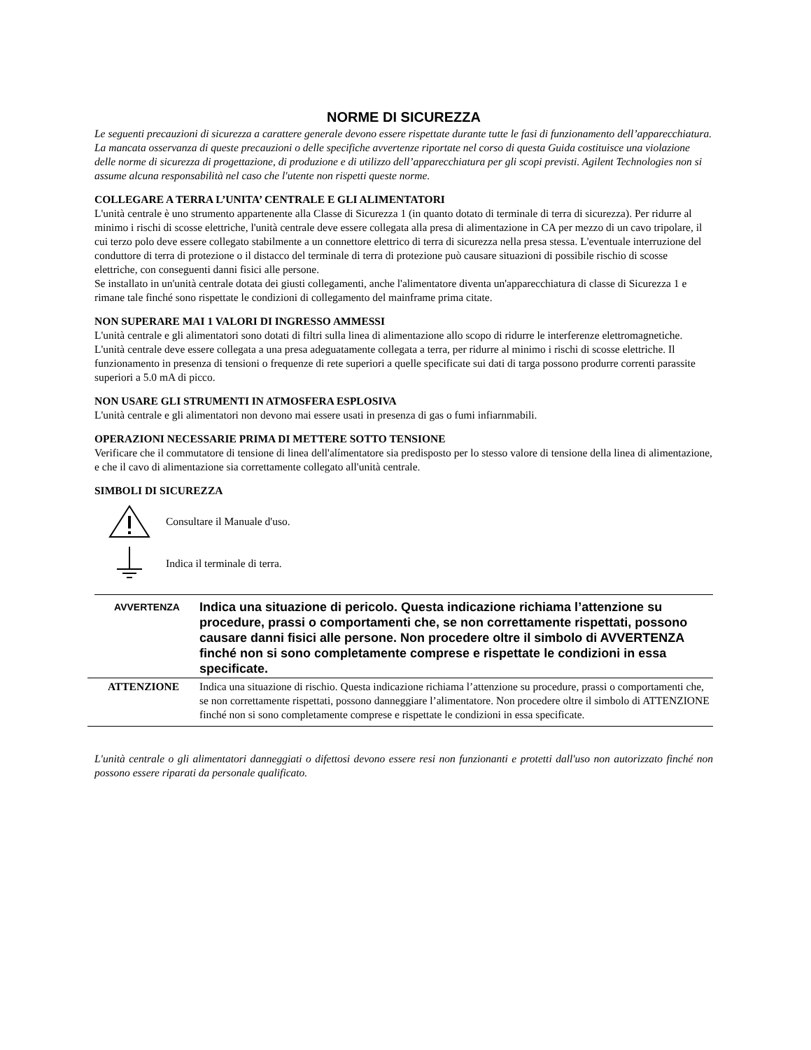NORME DI SICUREZZA
Le seguenti precauzioni di sicurezza a carattere generale devono essere rispettate durante tutte le fasi di funzionamento dell’apparecchiatura. La mancata osservanza di queste precauzioni o delle specifiche avvertenze riportate nel corso di questa Guida costituisce una violazione delle norme di sicurezza di progettazione, di produzione e di utilizzo dell’apparecchiatura per gli scopi previsti. Agilent Technologies non si assume alcuna responsabilità nel caso che l'utente non rispetti queste norme.
COLLEGARE A TERRA L’UNITA’ CENTRALE E GLI ALIMENTATORI
L'unità centrale è uno strumento appartenente alla Classe di Sicurezza 1 (in quanto dotato di terminale di terra di sicurezza). Per ridurre al minimo i rischi di scosse elettriche, l'unità centrale deve essere collegata alla presa di alimentazione in CA per mezzo di un cavo tripolare, il cui terzo polo deve essere collegato stabilmente a un connettore elettrico di terra di sicurezza nella presa stessa. L'eventuale interruzione del conduttore di terra di protezione o il distacco del terminale di terra di protezione può causare situazioni di possibile rischio di scosse elettriche, con conseguenti danni fisici alle persone.
Se installato in un'unità centrale dotata dei giusti collegamenti, anche l'alimentatore diventa un'apparecchiatura di classe di Sicurezza 1 e rimane tale finché sono rispettate le condizioni di collegamento del mainframe prima citate.
NON SUPERARE MAI 1 VALORI DI INGRESSO AMMESSI
L'unità centrale e gli alimentatori sono dotati di filtri sulla linea di alimentazione allo scopo di ridurre le interferenze elettromagnetiche. L'unità centrale deve essere collegata a una presa adeguatamente collegata a terra, per ridurre al minimo i rischi di scosse elettriche. Il funzionamento in presenza di tensioni o frequenze di rete superiori a quelle specificate sui dati di targa possono produrre correnti parassite superiori a 5.0 mA di picco.
NON USARE GLI STRUMENTI IN ATMOSFERA ESPLOSIVA
L'unità centrale e gli alimentatori non devono mai essere usati in presenza di gas o fumi infiarnmabili.
OPERAZIONI NECESSARIE PRIMA DI METTERE SOTTO TENSIONE
Verificare che il commutatore di tensione di linea dell'alímentatore sia predisposto per lo stesso valore di tensione della linea di alimentazione, e che il cavo di alimentazione sia correttamente collegato all'unità centrale.
SIMBOLI DI SICUREZZA
Consultare il Manuale d'uso.
Indica il terminale di terra.
AVVERTENZA
Indica una situazione di pericolo. Questa indicazione richiama l’attenzione su procedure, prassi o comportamenti che, se non correttamente rispettati, possono causare danni fisici alle persone. Non procedere oltre il simbolo di AVVERTENZA finché non si sono completamente comprese e rispettate le condizioni in essa specificate.
ATTENZIONE Indica una situazione di rischio. Questa indicazione richiama l’attenzione su procedure, prassi o comportamenti che, se non correttamente rispettati, possono danneggiare l’alimentatore. Non procedere oltre il simbolo di ATTENZIONE finché non si sono completamente comprese e rispettate le condizioni in essa specificate.
L'unità centrale o gli alimentatori danneggiati o difettosi devono essere resi non funzionanti e protetti dall'uso non autorizzato finché non possono essere riparati da personale qualificato.